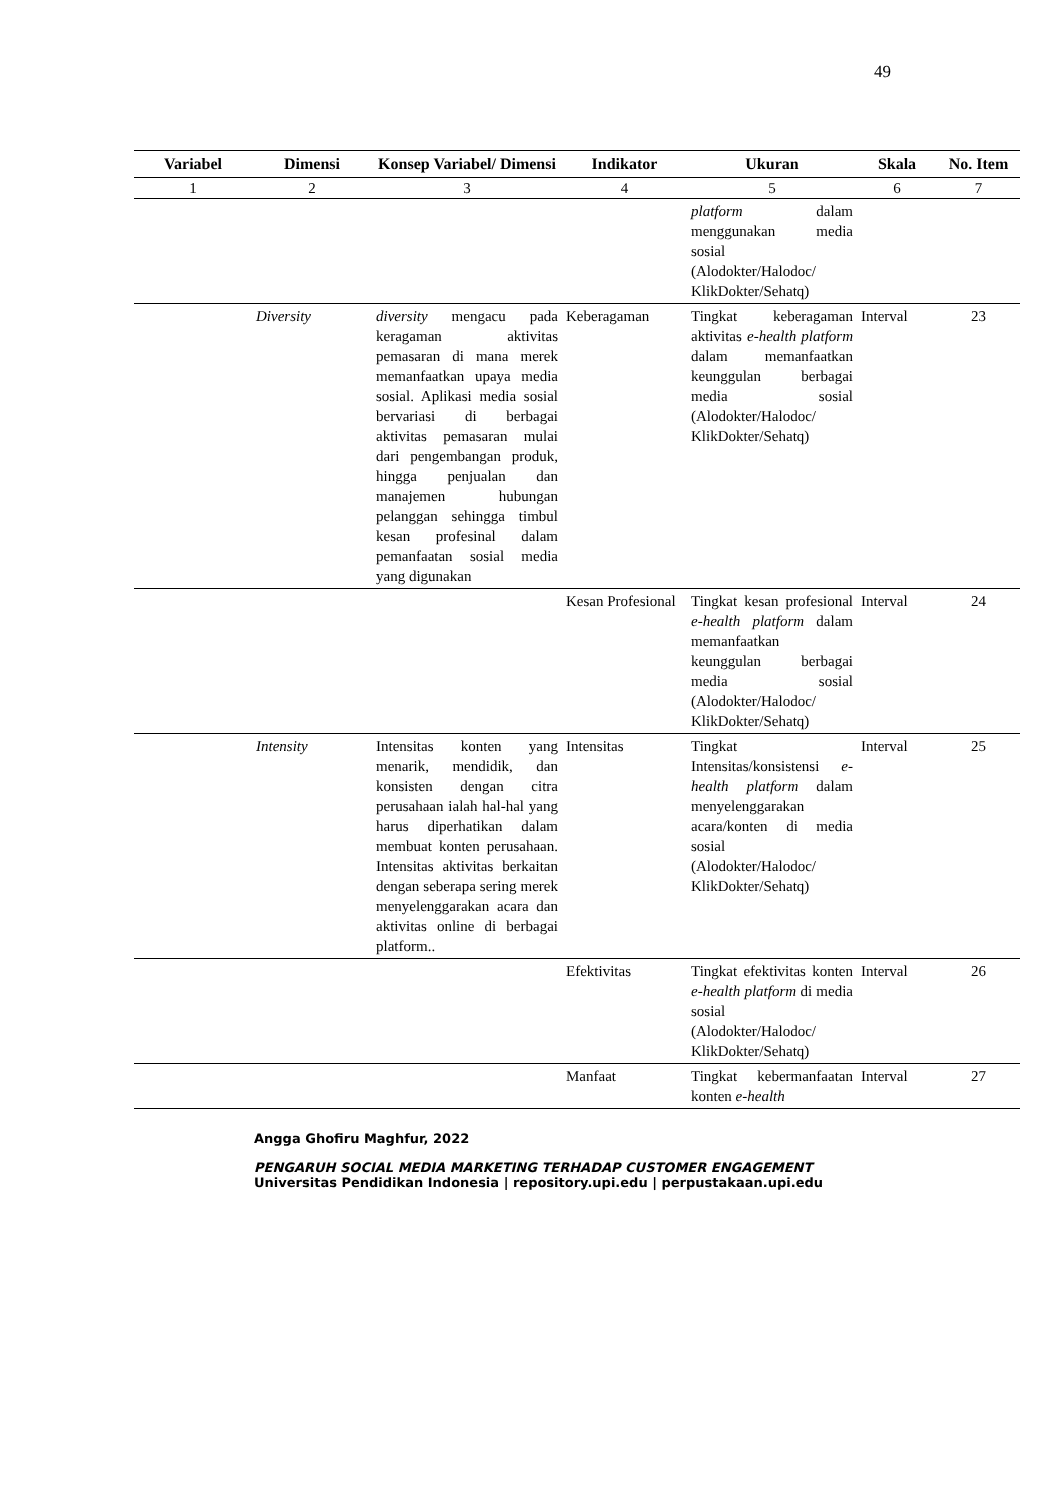49
| Variabel | Dimensi | Konsep Variabel/ Dimensi | Indikator | Ukuran | Skala | No. Item |
| --- | --- | --- | --- | --- | --- | --- |
| 1 | 2 | 3 | 4 | 5 | 6 | 7 |
| | | | | platform dalam menggunakan media sosial (Alodokter/Halodoc/ KlikDokter/Sehatq) | | |
| | Diversity | diversity mengacu pada keragaman aktivitas pemasaran di mana merek memanfaatkan upaya media sosial. Aplikasi media sosial bervariasi di berbagai aktivitas pemasaran mulai dari pengembangan produk, hingga penjualan dan manajemen hubungan pelanggan sehingga timbul kesan profesinal dalam pemanfaatan sosial media yang digunakan | Keberagaman | Tingkat keberagaman aktivitas e-health platform dalam memanfaatkan keunggulan berbagai media sosial (Alodokter/Halodoc/ KlikDokter/Sehatq) | Interval | 23 |
| | | | Kesan Profesional | Tingkat kesan profesional e-health platform dalam memanfaatkan keunggulan berbagai media sosial (Alodokter/Halodoc/ KlikDokter/Sehatq) | Interval | 24 |
| | Intensity | Intensitas konten yang menarik, mendidik, dan konsisten dengan citra perusahaan ialah hal-hal yang harus diperhatikan dalam membuat konten perusahaan. Intensitas aktivitas berkaitan dengan seberapa sering merek menyelenggarakan acara dan aktivitas online di berbagai platform.. | Intensitas | Tingkat Intensitas/konsistensi e-health platform dalam menyelenggarakan acara/konten di media sosial (Alodokter/Halodoc/ KlikDokter/Sehatq) | Interval | 25 |
| | | | Efektivitas | Tingkat efektivitas konten e-health platform di media sosial (Alodokter/Halodoc/ KlikDokter/Sehatq) | Interval | 26 |
| | | | Manfaat | Tingkat kebermanfaatan konten e-health | Interval | 27 |
Angga Ghofiru Maghfur, 2022
PENGARUH SOCIAL MEDIA MARKETING TERHADAP CUSTOMER ENGAGEMENT
Universitas Pendidikan Indonesia | repository.upi.edu | perpustakaan.upi.edu